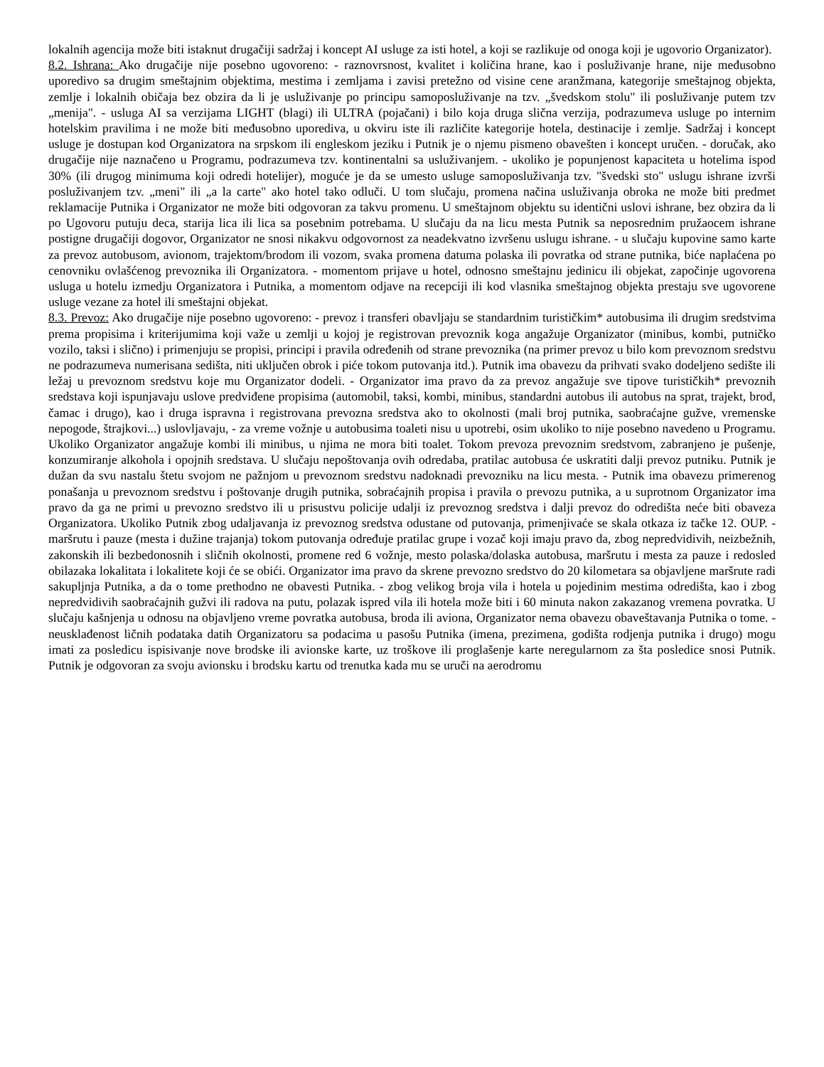lokalnih agencija može biti istaknut drugačiji sadržaj i koncept AI usluge za isti hotel, a koji se razlikuje od onoga koji je ugovorio Organizator).
8.2. Ishrana: Ako drugačije nije posebno ugovoreno: - raznovrsnost, kvalitet i količina hrane, kao i posluživanje hrane, nije međusobno uporedivo sa drugim smeštajnim objektima, mestima i zemljama i zavisi pretežno od visine cene aranžmana, kategorije smeštajnog objekta, zemlje i lokalnih običaja bez obzira da li je usluživanje po principu samoposluživanje na tzv. „švedskom stolu" ili posluživanje putem tzv „menija". - usluga AI sa verzijama LIGHT (blagi) ili ULTRA (pojačani) i bilo koja druga slična verzija, podrazumeva usluge po internim hotelskim pravilima i ne može biti međusobno uporediva, u okviru iste ili različite kategorije hotela, destinacije i zemlje. Sadržaj i koncept usluge je dostupan kod Organizatora na srpskom ili engleskom jeziku i Putnik je o njemu pismeno obavešten i koncept uručen. - doručak, ako drugačije nije naznačeno u Programu, podrazumeva tzv. kontinentalni sa usluživanjem. - ukoliko je popunjenost kapaciteta u hotelima ispod 30% (ili drugog minimuma koji odredi hotelijer), moguće je da se umesto usluge samoposluživanja tzv. "švedski sto" uslugu ishrane izvrši posluživanjem tzv. „meni" ili „a la carte" ako hotel tako odluči. U tom slučaju, promena načina usluživanja obroka ne može biti predmet reklamacije Putnika i Organizator ne može biti odgovoran za takvu promenu. U smeštajnom objektu su identični uslovi ishrane, bez obzira da li po Ugovoru putuju deca, starija lica ili lica sa posebnim potrebama. U slučaju da na licu mesta Putnik sa neposrednim pružaocem ishrane postigne drugačiji dogovor, Organizator ne snosi nikakvu odgovornost za neadekvatno izvršenu uslugu ishrane. - u slučaju kupovine samo karte za prevoz autobusom, avionom, trajektom/brodom ili vozom, svaka promena datuma polaska ili povratka od strane putnika, biće naplaćena po cenovniku ovlašćenog prevoznika ili Organizatora. - momentom prijave u hotel, odnosno smeštajnu jedinicu ili objekat, započinje ugovorena usluga u hotelu izmedju Organizatora i Putnika, a momentom odjave na recepciji ili kod vlasnika smeštajnog objekta prestaju sve ugovorene usluge vezane za hotel ili smeštajni objekat.
8.3. Prevoz: Ako drugačije nije posebno ugovoreno: - prevoz i transferi obavljaju se standardnim turističkim* autobusima ili drugim sredstvima prema propisima i kriterijumima koji važe u zemlji u kojoj je registrovan prevoznik koga angažuje Organizator (minibus, kombi, putničko vozilo, taksi i slično) i primenjuju se propisi, principi i pravila određenih od strane prevoznika (na primer prevoz u bilo kom prevoznom sredstvu ne podrazumeva numerisana sedišta, niti uključen obrok i piće tokom putovanja itd.). Putnik ima obavezu da prihvati svako dodeljeno sedište ili ležaj u prevoznom sredstvu koje mu Organizator dodeli. - Organizator ima pravo da za prevoz angažuje sve tipove turističkih* prevoznih sredstava koji ispunjavaju uslove predviđene propisima (automobil, taksi, kombi, minibus, standardni autobus ili autobus na sprat, trajekt, brod, čamac i drugo), kao i druga ispravna i registrovana prevozna sredstva ako to okolnosti (mali broj putnika, saobraćajne gužve, vremenske nepogode, štrajkovi...) uslovljavaju, - za vreme vožnje u autobusima toaleti nisu u upotrebi, osim ukoliko to nije posebno navedeno u Programu. Ukoliko Organizator angažuje kombi ili minibus, u njima ne mora biti toalet. Tokom prevoza prevoznim sredstvom, zabranjeno je pušenje, konzumiranje alkohola i opojnih sredstava. U slučaju nepoštovanja ovih odredaba, pratilac autobusa će uskratiti dalji prevoz putniku. Putnik je dužan da svu nastalu štetu svojom ne pažnjom u prevoznom sredstvu nadoknadi prevozniku na licu mesta. - Putnik ima obavezu primerenog ponašanja u prevoznom sredstvu i poštovanje drugih putnika, sobraćajnih propisa i pravila o prevozu putnika, a u suprotnom Organizator ima pravo da ga ne primi u prevozno sredstvo ili u prisustvu policije udalji iz prevoznog sredstva i dalji prevoz do odredišta neće biti obaveza Organizatora. Ukoliko Putnik zbog udaljavanja iz prevoznog sredstva odustane od putovanja, primenjivaće se skala otkaza iz tačke 12. OUP. - maršrutu i pauze (mesta i dužine trajanja) tokom putovanja određuje pratilac grupe i vozač koji imaju pravo da, zbog nepredvidivih, neizbežnih, zakonskih ili bezbedonosnih i sličnih okolnosti, promene red 6 vožnje, mesto polaska/dolaska autobusa, maršrutu i mesta za pauze i redosled obilazaka lokalitata i lokalitete koji će se obići. Organizator ima pravo da skrene prevozno sredstvo do 20 kilometara sa objavljene maršrute radi sakupljnja Putnika, a da o tome prethodno ne obavesti Putnika. - zbog velikog broja vila i hotela u pojedinim mestima odredišta, kao i zbog nepredvidivih saobraćajnih gužvi ili radova na putu, polazak ispred vila ili hotela može biti i 60 minuta nakon zakazanog vremena povratka. U slučaju kašnjenja u odnosu na objavljeno vreme povratka autobusa, broda ili aviona, Organizator nema obavezu obaveštavanja Putnika o tome. - neusklađenost ličnih podataka datih Organizatoru sa podacima u pasošu Putnika (imena, prezimena, godišta rodjenja putnika i drugo) mogu imati za posledicu ispisivanje nove brodske ili avionske karte, uz troškove ili proglašenje karte neregularnom za šta posledice snosi Putnik. Putnik je odgovoran za svoju avionsku i brodsku kartu od trenutka kada mu se uruči na aerodromu